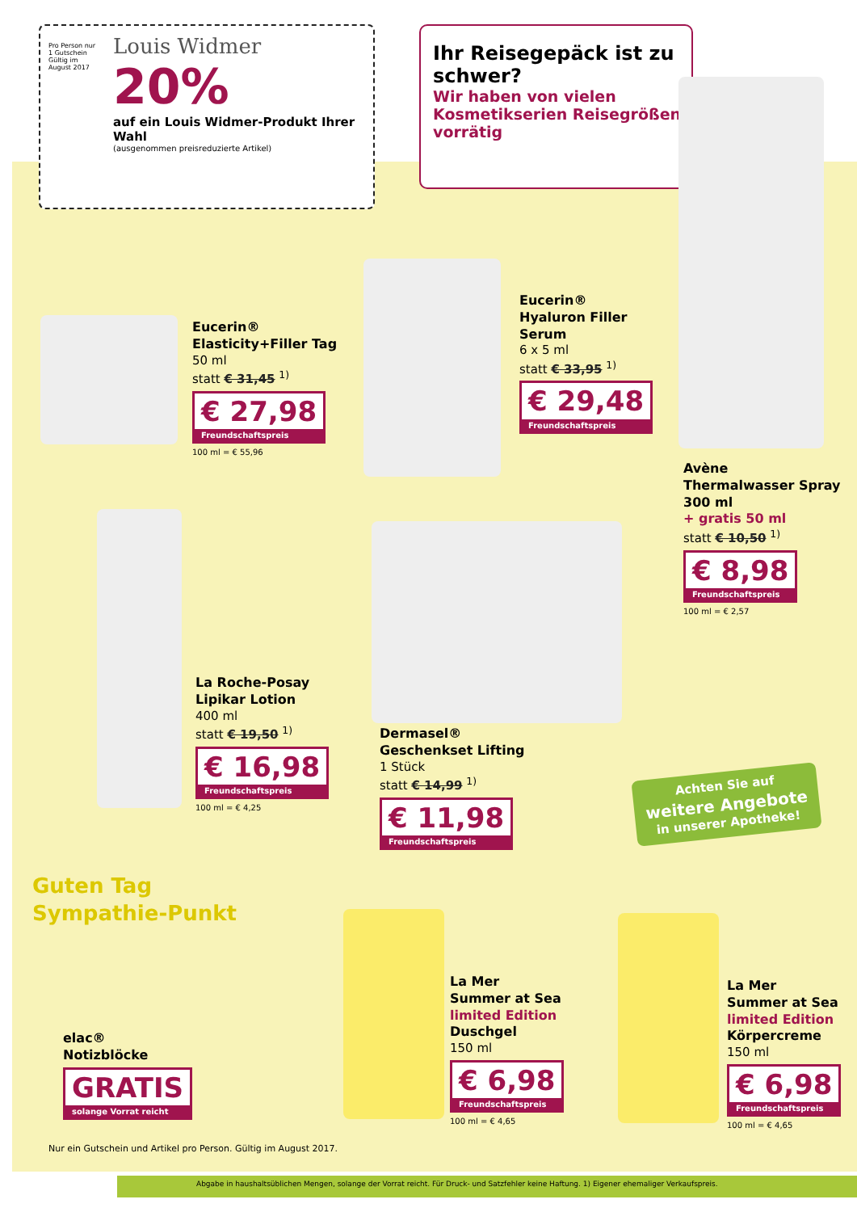Louis Widmer
20%
auf ein Louis Widmer-Produkt Ihrer Wahl
(ausgenommen preisreduzierte Artikel)
Pro Person nur 1 Gutschein Gültig im August 2017
Ihr Reisegepäck ist zu schwer?
Wir haben von vielen Kosmetikserien Reisegrößen vorrätig
Eucerin®
Elasticity+Filler Tag
50 ml
statt € 31,45 <sup>1)</sup>
€ 27,98
Freundschaftspreis
100 ml = € 55,96
Eucerin®
Hyaluron Filler
Serum
6 x 5 ml
statt € 33,95 <sup>1)</sup>
€ 29,48
Freundschaftspreis
Avène
Thermalwasser Spray
300 ml
+ gratis 50 ml
statt € 10,50 <sup>1)</sup>
€ 8,98
Freundschaftspreis
100 ml = € 2,57
La Roche-Posay
Lipikar Lotion
400 ml
statt € 19,50 <sup>1)</sup>
€ 16,98
Freundschaftspreis
100 ml = € 4,25
Dermasel®
Geschenkset Lifting
1 Stück
statt € 14,99 <sup>1)</sup>
€ 11,98
Freundschaftspreis
Achten Sie auf
weitere Angebote
in unserer Apotheke!
Guten Tag Sympathie-Punkt
elac®
Notizblöcke
GRATIS
solange Vorrat reicht
Nur ein Gutschein und Artikel pro Person. Gültig im August 2017.
La Mer
Summer at Sea
limited Edition
Duschgel
150 ml
€ 6,98
Freundschaftspreis
100 ml = € 4,65
La Mer
Summer at Sea
limited Edition
Körpercreme
150 ml
€ 6,98
Freundschaftspreis
100 ml = € 4,65
Abgabe in haushaltsüblichen Mengen, solange der Vorrat reicht. Für Druck- und Satzfehler keine Haftung. 1) Eigener ehemaliger Verkaufspreis.